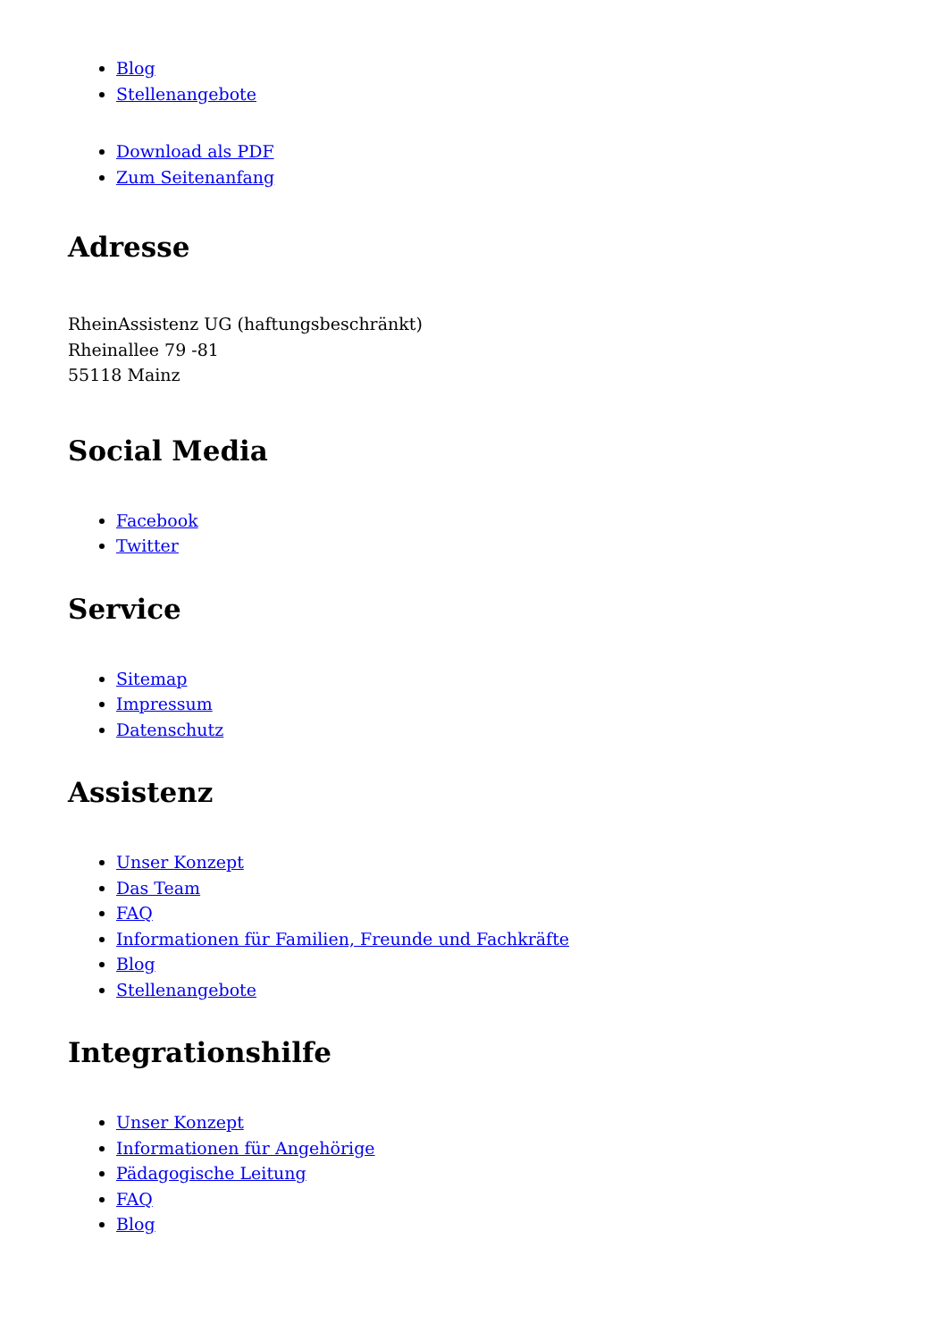Blog
Stellenangebote
Download als PDF
Zum Seitenanfang
Adresse
RheinAssistenz UG (haftungsbeschränkt)
Rheinallee 79 -81
55118 Mainz
Social Media
Facebook
Twitter
Service
Sitemap
Impressum
Datenschutz
Assistenz
Unser Konzept
Das Team
FAQ
Informationen für Familien, Freunde und Fachkräfte
Blog
Stellenangebote
Integrationshilfe
Unser Konzept
Informationen für Angehörige
Pädagogische Leitung
FAQ
Blog